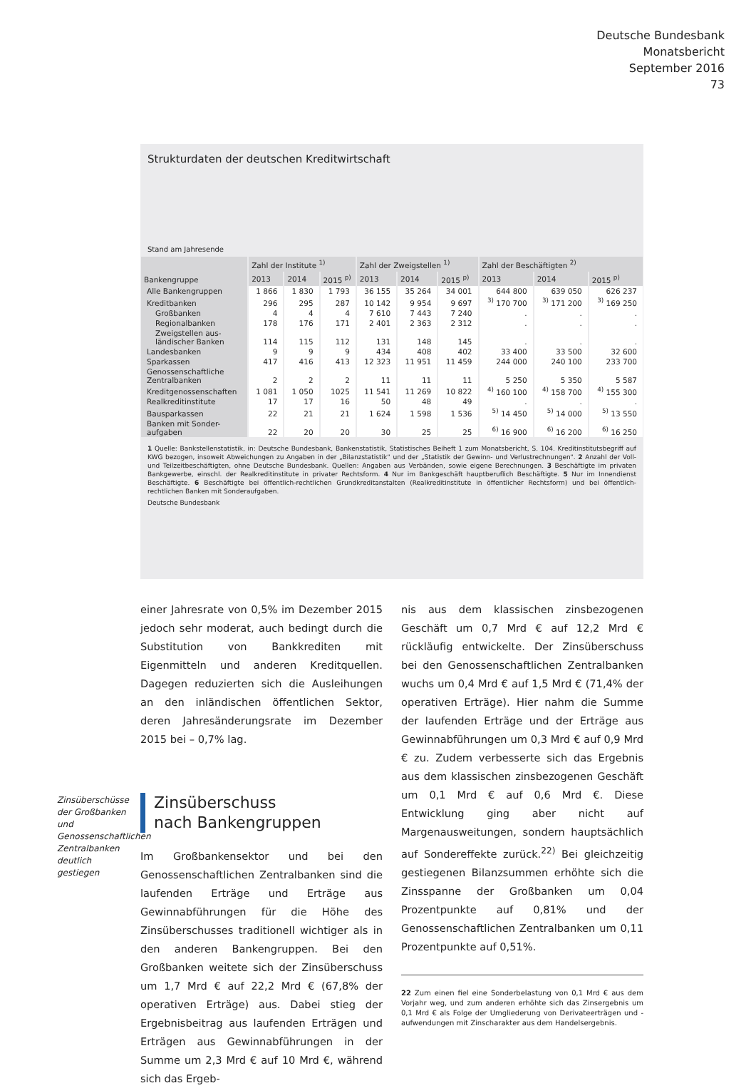Deutsche Bundesbank
Monatsbericht
September 2016
73
Strukturdaten der deutschen Kreditwirtschaft
Stand am Jahresende
| Bankengruppe | Zahl der Institute <sup>1)</sup> | | | Zahl der Zweigstellen <sup>1)</sup> | | | Zahl der Beschäftigten <sup>2)</sup> | | |
| --- | --- | --- | --- | --- | --- | --- | --- | --- | --- |
| | 2013 | 2014 | 2015 <sup>p)</sup> | 2013 | 2014 | 2015 <sup>p)</sup> | 2013 | 2014 | 2015 <sup>p)</sup> |
| Alle Bankengruppen | 1 866 | 1 830 | 1 793 | 36 155 | 35 264 | 34 001 | 644 800 | 639 050 | 626 237 |
| Kreditbanken | 296 | 295 | 287 | 10 142 | 9 954 | 9 697 | <sup>3)</sup> 170 700 | <sup>3)</sup> 171 200 | <sup>3)</sup> 169 250 |
| Großbanken | 4 | 4 | 4 | 7 610 | 7 443 | 7 240 | . | . | . |
| Regionalbanken | 178 | 176 | 171 | 2 401 | 2 363 | 2 312 | . | . | . |
| Zweigstellen aus- ländischer Banken | 114 | 115 | 112 | 131 | 148 | 145 | . | . | . |
| Landesbanken | 9 | 9 | 9 | 434 | 408 | 402 | 33 400 | 33 500 | 32 600 |
| Sparkassen | 417 | 416 | 413 | 12 323 | 11 951 | 11 459 | 244 000 | 240 100 | 233 700 |
| Genossenschaftliche Zentralbanken | 2 | 2 | 2 | 11 | 11 | 11 | 5 250 | 5 350 | 5 587 |
| Kreditgenossenschaften | 1 081 | 1 050 | 1025 | 11 541 | 11 269 | 10 822 | <sup>4)</sup> 160 100 | <sup>4)</sup> 158 700 | <sup>4)</sup> 155 300 |
| Realkreditinstitute | 17 | 17 | 16 | 50 | 48 | 49 | . | . | . |
| Bausparkassen | 22 | 21 | 21 | 1 624 | 1 598 | 1 536 | <sup>5)</sup> 14 450 | <sup>5)</sup> 14 000 | <sup>5)</sup> 13 550 |
| Banken mit Sonder- aufgaben | 22 | 20 | 20 | 30 | 25 | 25 | <sup>6)</sup> 16 900 | <sup>6)</sup> 16 200 | <sup>6)</sup> 16 250 |
1 Quelle: Bankstellenstatistik, in: Deutsche Bundesbank, Bankenstatistik, Statistisches Beiheft 1 zum Monatsbericht, S. 104. Kreditinstitutsbegriff auf KWG bezogen, insoweit Abweichungen zu Angaben in der „Bilanzstatistik“ und der „Statistik der Gewinn- und Verlustrechnungen“. 2 Anzahl der Voll- und Teilzeitbeschäftigten, ohne Deutsche Bundesbank. Quellen: Angaben aus Verbänden, sowie eigene Berechnungen. 3 Beschäftigte im privaten Bankgewerbe, einschl. der Realkreditinstitute in privater Rechtsform. 4 Nur im Bankgeschäft hauptberuflich Beschäftigte. 5 Nur im Innendienst Beschäftigte. 6 Beschäftigte bei öffentlich-rechtlichen Grundkreditanstalten (Realkreditinstitute in öffentlicher Rechtsform) und bei öffentlich-rechtlichen Banken mit Sonderaufgaben.
Deutsche Bundesbank
einer Jahresrate von 0,5% im Dezember 2015 jedoch sehr moderat, auch bedingt durch die Substitution von Bankkrediten mit Eigenmitteln und anderen Kreditquellen. Dagegen reduzierten sich die Ausleihungen an den inländischen öffentlichen Sektor, deren Jahresänderungsrate im Dezember 2015 bei – 0,7% lag.
Zinsüberschuss
nach Bankengruppen
Im Großbankensektor und bei den Genossenschaftlichen Zentralbanken sind die laufenden Erträge und Erträge aus Gewinnabführungen für die Höhe des Zinsüberschusses traditionell wichtiger als in den anderen Bankengruppen. Bei den Großbanken weitete sich der Zinsüberschuss um 1,7 Mrd € auf 22,2 Mrd € (67,8% der operativen Erträge) aus. Dabei stieg der Ergebnisbeitrag aus laufenden Erträgen und Erträgen aus Gewinnabführungen in der Summe um 2,3 Mrd € auf 10 Mrd €, während sich das Ergeb-
nis aus dem klassischen zinsbezogenen Geschäft um 0,7 Mrd € auf 12,2 Mrd € rückläufig entwickelte. Der Zinsüberschuss bei den Genossenschaftlichen Zentralbanken wuchs um 0,4 Mrd € auf 1,5 Mrd € (71,4% der operativen Erträge). Hier nahm die Summe der laufenden Erträge und der Erträge aus Gewinnabführungen um 0,3 Mrd € auf 0,9 Mrd € zu. Zudem verbesserte sich das Ergebnis aus dem klassischen zinsbezogenen Geschäft um 0,1 Mrd € auf 0,6 Mrd €. Diese Entwicklung ging aber nicht auf Margenausweitungen, sondern hauptsächlich auf Sondereffekte zurück.<sup>22)</sup> Bei gleichzeitig gestiegenen Bilanzsummen erhöhte sich die Zinsspanne der Großbanken um 0,04 Prozentpunkte auf 0,81% und der Genossenschaftlichen Zentralbanken um 0,11 Prozentpunkte auf 0,51%.
22 Zum einen fiel eine Sonderbelastung von 0,1 Mrd € aus dem Vorjahr weg, und zum anderen erhöhte sich das Zinsergebnis um 0,1 Mrd € als Folge der Umgliederung von Derivateerträgen und -aufwendungen mit Zinscharakter aus dem Handelsergebnis.
Zinsüberschüsse der Großbanken und Genossenschaftlichen Zentralbanken deutlich gestiegen